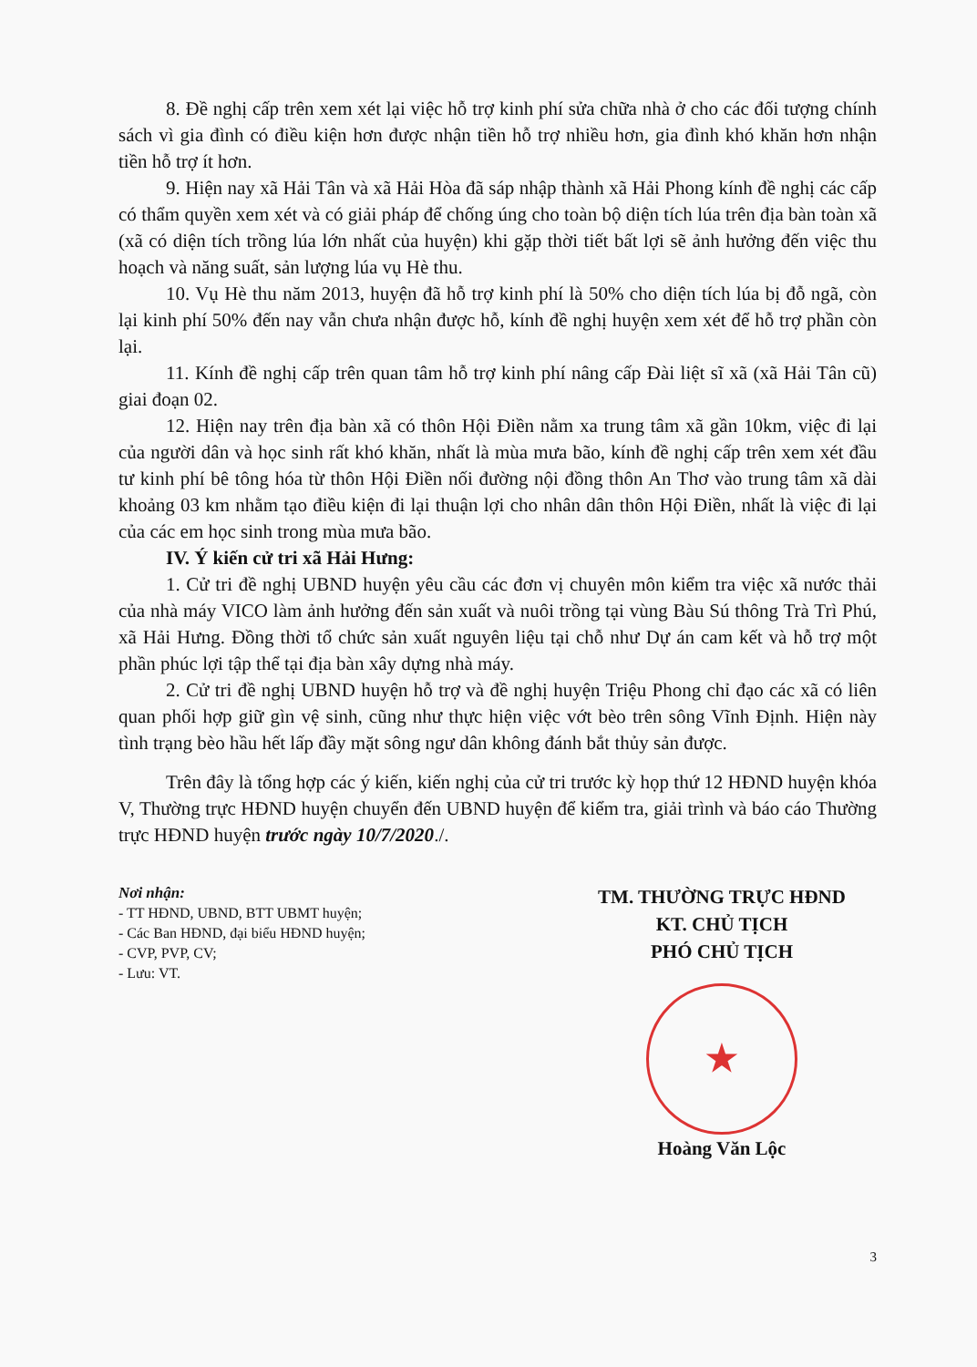8. Đề nghị cấp trên xem xét lại việc hỗ trợ kinh phí sửa chữa nhà ở cho các đối tượng chính sách vì gia đình có điều kiện hơn được nhận tiền hỗ trợ nhiều hơn, gia đình khó khăn hơn nhận tiền hỗ trợ ít hơn.
9. Hiện nay xã Hải Tân và xã Hải Hòa đã sáp nhập thành xã Hải Phong kính đề nghị các cấp có thẩm quyền xem xét và có giải pháp để chống úng cho toàn bộ diện tích lúa trên địa bàn toàn xã (xã có diện tích trồng lúa lớn nhất của huyện) khi gặp thời tiết bất lợi sẽ ảnh hưởng đến việc thu hoạch và năng suất, sản lượng lúa vụ Hè thu.
10. Vụ Hè thu năm 2013, huyện đã hỗ trợ kinh phí là 50% cho diện tích lúa bị đỗ ngã, còn lại kinh phí 50% đến nay vẫn chưa nhận được hỗ, kính đề nghị huyện xem xét để hỗ trợ phần còn lại.
11. Kính đề nghị cấp trên quan tâm hỗ trợ kinh phí nâng cấp Đài liệt sĩ xã (xã Hải Tân cũ) giai đoạn 02.
12. Hiện nay trên địa bàn xã có thôn Hội Điền nằm xa trung tâm xã gần 10km, việc đi lại của người dân và học sinh rất khó khăn, nhất là mùa mưa bão, kính đề nghị cấp trên xem xét đầu tư kinh phí bê tông hóa từ thôn Hội Điền nối đường nội đồng thôn An Thơ vào trung tâm xã dài khoảng 03 km nhằm tạo điều kiện đi lại thuận lợi cho nhân dân thôn Hội Điền, nhất là việc đi lại của các em học sinh trong mùa mưa bão.
IV. Ý kiến cử tri xã Hải Hưng:
1. Cử tri đề nghị UBND huyện yêu cầu các đơn vị chuyên môn kiểm tra việc xã nước thải của nhà máy VICO làm ảnh hưởng đến sản xuất và nuôi trồng tại vùng Bàu Sú thông Trà Trì Phú, xã Hải Hưng. Đồng thời tổ chức sản xuất nguyên liệu tại chỗ như Dự án cam kết và hỗ trợ một phần phúc lợi tập thể tại địa bàn xây dựng nhà máy.
2. Cử tri đề nghị UBND huyện hỗ trợ và đề nghị huyện Triệu Phong chỉ đạo các xã có liên quan phối hợp giữ gìn vệ sinh, cũng như thực hiện việc vớt bèo trên sông Vĩnh Định. Hiện này tình trạng bèo hầu hết lấp đầy mặt sông ngư dân không đánh bắt thủy sản được.
Trên đây là tổng hợp các ý kiến, kiến nghị của cử tri trước kỳ họp thứ 12 HĐND huyện khóa V, Thường trực HĐND huyện chuyển đến UBND huyện để kiểm tra, giải trình và báo cáo Thường trực HĐND huyện trước ngày 10/7/2020./.
Nơi nhận:
- TT HĐND, UBND, BTT UBMT huyện;
- Các Ban HĐND, đại biểu HĐND huyện;
- CVP, PVP, CV;
- Lưu: VT.
TM. THƯỜNG TRỰC HĐND
KT. CHỦ TỊCH
PHÓ CHỦ TỊCH
★
Hoàng Văn Lộc
3